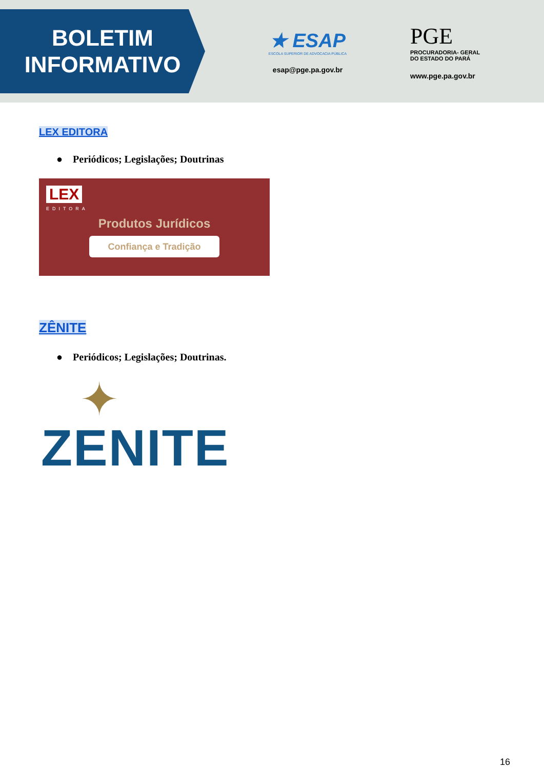BOLETIM
INFORMATIVO
★ ESAP
ESCOLA SUPERIOR DE ADVOCACIA PÚBLICA
esap@pge.pa.gov.br
PGE
PROCURADORIA- GERAL
DO ESTADO DO PARÁ
www.pge.pa.gov.br
LEX EDITORA
● Periódicos; Legislações; Doutrinas
LEX
EDITORA
Produtos Jurídicos
Confiança e Tradição
ZÊNITE
● Periódicos; Legislações; Doutrinas.
✦
ZENITE
16